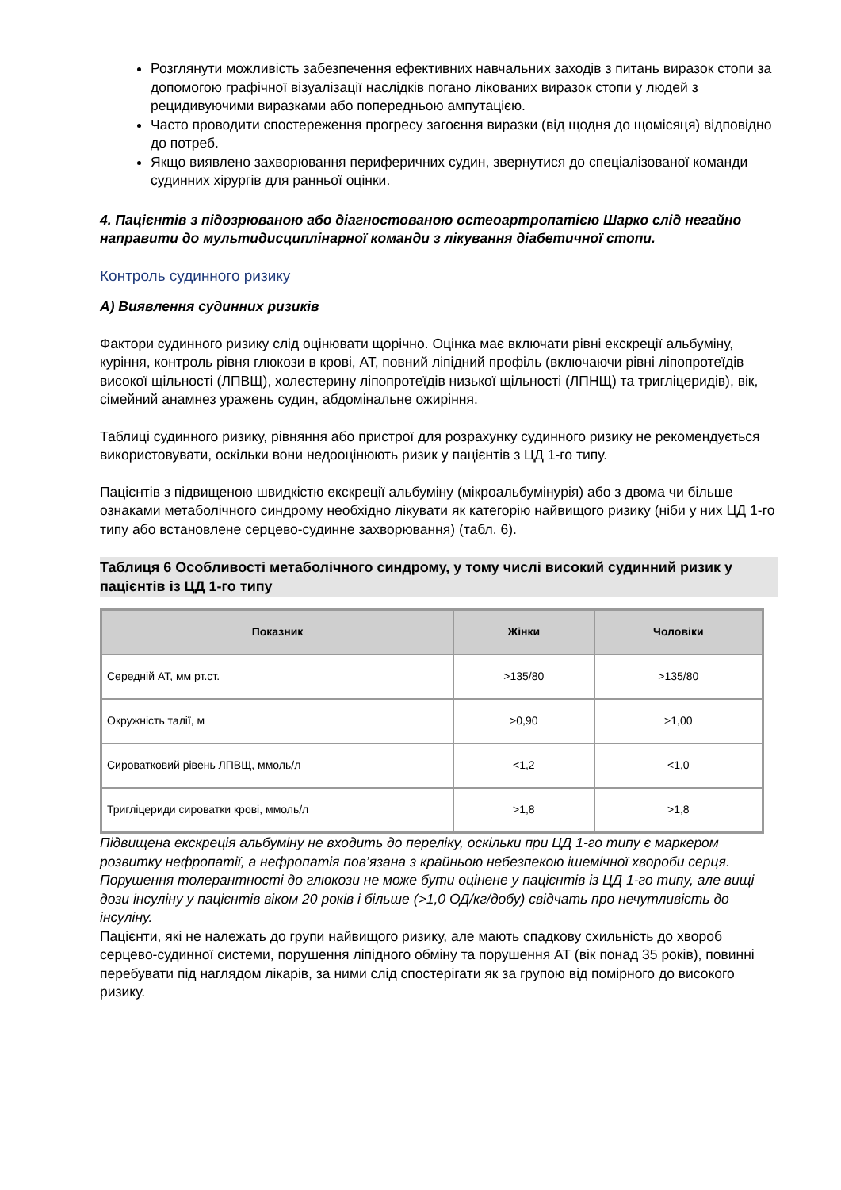Розглянути можливість забезпечення ефективних навчальних заходів з питань виразок стопи за допомогою графічної візуалізації наслідків погано лікованих виразок стопи у людей з рецидивуючими виразками або попередньою ампутацією.
Часто проводити спостереження прогресу загоєння виразки (від щодня до щомісяця) відповідно до потреб.
Якщо виявлено захворювання периферичних судин, звернутися до спеціалізованої команди судинних хірургів для ранньої оцінки.
4. Пацієнтів з підозрюваною або діагностованою остеоартропатією Шарко слід негайно направити до мультидисциплінарної команди з лікування діабетичної стопи.
Контроль судинного ризику
А) Виявлення судинних ризиків
Фактори судинного ризику слід оцінювати щорічно. Оцінка має включати рівні екскреції альбуміну, куріння, контроль рівня глюкози в крові, АТ, повний ліпідний профіль (включаючи рівні ліпопротеїдів високої щільності (ЛПВЩ), холестерину ліпопротеїдів низької щільності (ЛПНЩ) та тригліцеридів), вік, сімейний анамнез уражень судин, абдомінальне ожиріння.
Таблиці судинного ризику, рівняння або пристрої для розрахунку судинного ризику не рекомендується використовувати, оскільки вони недооцінюють ризик у пацієнтів з ЦД 1-го типу.
Пацієнтів з підвищеною швидкістю екскреції альбуміну (мікроальбумінурія) або з двома чи більше ознаками метаболічного синдрому необхідно лікувати як категорію найвищого ризику (ніби у них ЦД 1-го типу або встановлене серцево-судинне захворювання) (табл. 6).
Таблиця 6 Особливості метаболічного синдрому, у тому числі високий судинний ризик у пацієнтів із ЦД 1-го типу
| Показник | Жінки | Чоловіки |
| --- | --- | --- |
| Середній АТ, мм рт.ст. | >135/80 | >135/80 |
| Окружність талії, м | >0,90 | >1,00 |
| Сироватковий рівень ЛПВЩ, ммоль/л | <1,2 | <1,0 |
| Тригліцериди сироватки крові, ммоль/л | >1,8 | >1,8 |
Підвищена екскреція альбуміну не входить до переліку, оскільки при ЦД 1-го типу є маркером розвитку нефропатії, а нефропатія пов’язана з крайньою небезпекою ішемічної хвороби серця.
Порушення толерантності до глюкози не може бути оцінене у пацієнтів із ЦД 1-го типу, але вищі дози інсуліну у пацієнтів віком 20 років і більше (>1,0 ОД/кг/добу) свідчать про нечутливість до інсуліну.
Пацієнти, які не належать до групи найвищого ризику, але мають спадкову схильність до хвороб серцево-судинної системи, порушення ліпідного обміну та порушення АТ (вік понад 35 років), повинні перебувати під наглядом лікарів, за ними слід спостерігати як за групою від помірного до високого ризику.